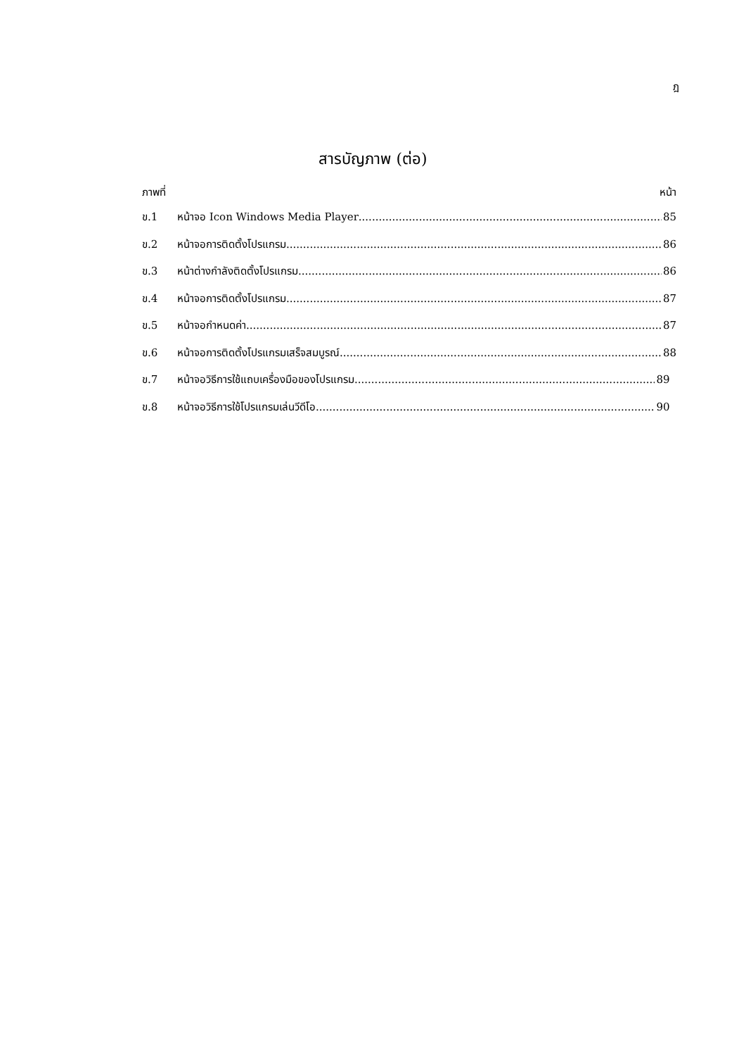ฎ
สารบัญภาพ (ต่อ)
ภาพที่ หน้า
ข.1 หน้าจอ Icon Windows Media Player 85
ข.2 หน้าจอการติดตั้งโปรแกรม 86
ข.3 หน้าต่างกำลังติดตั้งโปรแกรม 86
ข.4 หน้าจอการติดตั้งโปรแกรม 87
ข.5 หน้าจอกำหนดค่า 87
ข.6 หน้าจอการติดตั้งโปรแกรมเสร็จสมบูรณ์ 88
ข.7 หน้าจอวิธีการใช้แถบเครื่องมือของโปรแกรม 89
ข.8 หน้าจอวิธีการใช้โปรแกรมเล่นวีดีโอ 90